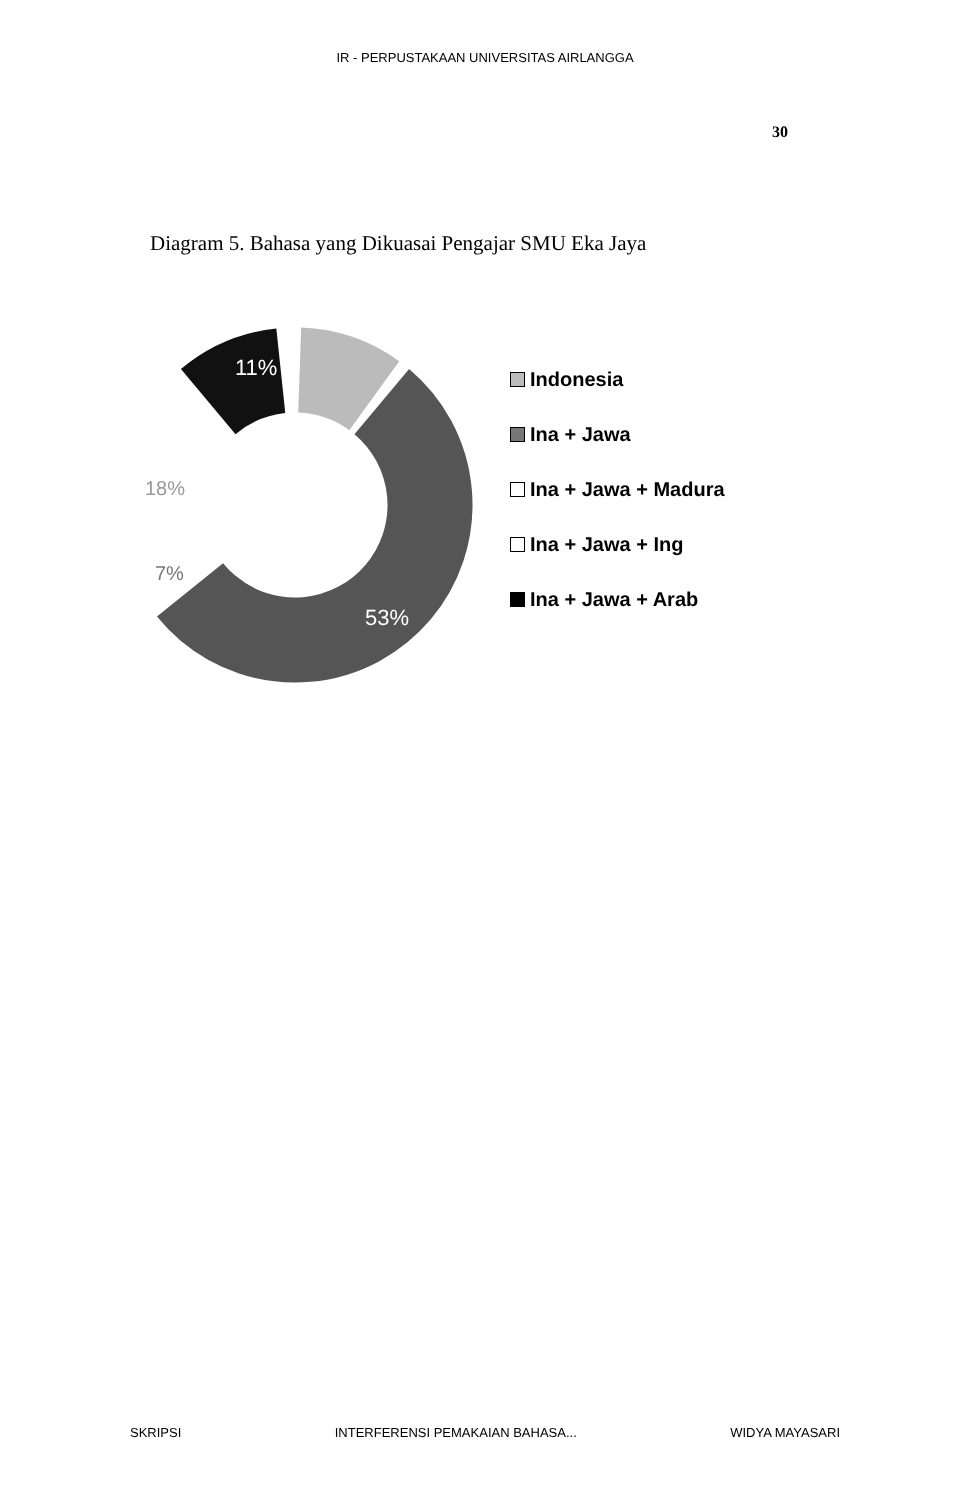IR - PERPUSTAKAAN UNIVERSITAS AIRLANGGA
30
Diagram 5. Bahasa yang Dikuasai Pengajar SMU Eka Jaya
11%
18%
7%
53%
Indonesia
Ina + Jawa
Ina + Jawa + Madura
Ina + Jawa + Ing
Ina + Jawa + Arab
SKRIPSI INTERFERENSI PEMAKAIAN BAHASA... WIDYA MAYASARI